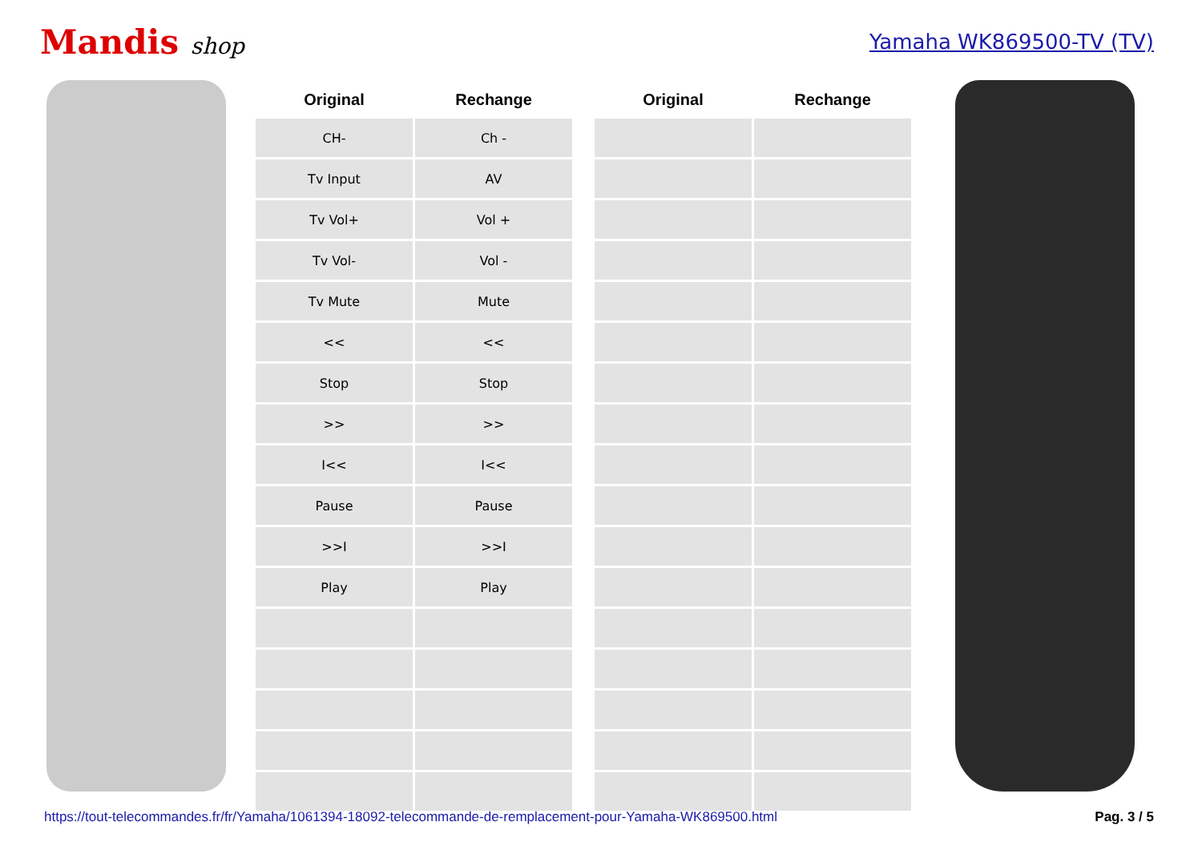Mandis shop Yamaha WK869500-TV (TV)
| Original | Rechange |
| --- | --- |
| CH- | Ch - |
| Tv Input | AV |
| Tv Vol+ | Vol + |
| Tv Vol- | Vol - |
| Tv Mute | Mute |
| << | << |
| Stop | Stop |
| >> | >> |
| I<< | I<< |
| Pause | Pause |
| >>I | >>I |
| Play | Play |
| Original | Rechange |
| --- | --- |
https://tout-telecommandes.fr/fr/Yamaha/1061394-18092-telecommande-de-remplacement-pour-Yamaha-WK869500.html Pag. 3 / 5